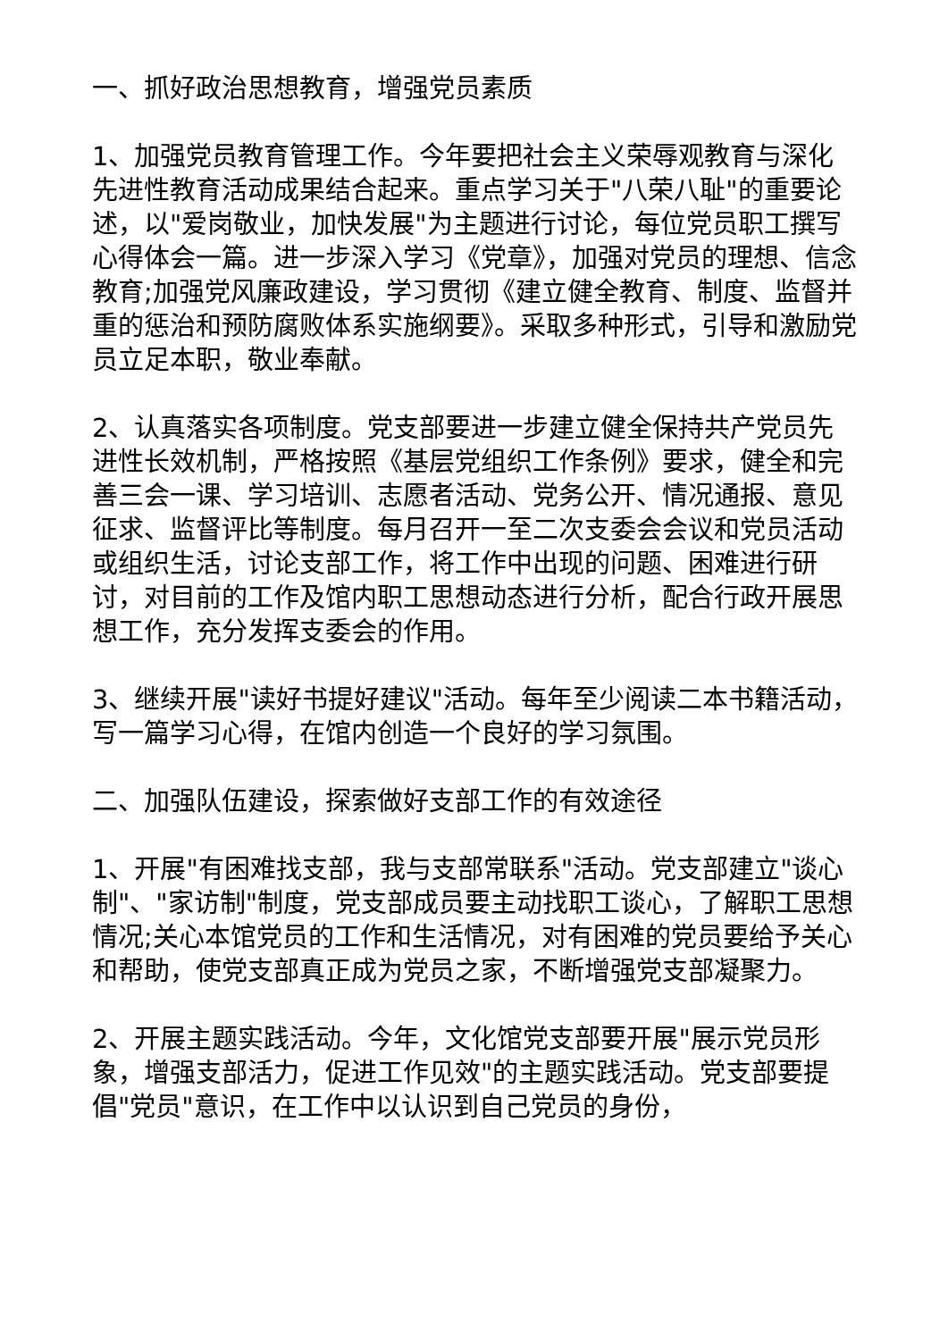一、抓好政治思想教育，增强党员素质
1、加强党员教育管理工作。今年要把社会主义荣辱观教育与深化先进性教育活动成果结合起来。重点学习关于"八荣八耻"的重要论述，以"爱岗敬业，加快发展"为主题进行讨论，每位党员职工撰写心得体会一篇。进一步深入学习《党章》，加强对党员的理想、信念教育;加强党风廉政建设，学习贯彻《建立健全教育、制度、监督并重的惩治和预防腐败体系实施纲要》。采取多种形式，引导和激励党员立足本职，敬业奉献。
2、认真落实各项制度。党支部要进一步建立健全保持共产党员先进性长效机制，严格按照《基层党组织工作条例》要求，健全和完善三会一课、学习培训、志愿者活动、党务公开、情况通报、意见征求、监督评比等制度。每月召开一至二次支委会会议和党员活动或组织生活，讨论支部工作，将工作中出现的问题、困难进行研讨，对目前的工作及馆内职工思想动态进行分析，配合行政开展思想工作，充分发挥支委会的作用。
3、继续开展"读好书提好建议"活动。每年至少阅读二本书籍活动，写一篇学习心得，在馆内创造一个良好的学习氛围。
二、加强队伍建设，探索做好支部工作的有效途径
1、开展"有困难找支部，我与支部常联系"活动。党支部建立"谈心制"、"家访制"制度，党支部成员要主动找职工谈心，了解职工思想情况;关心本馆党员的工作和生活情况，对有困难的党员要给予关心和帮助，使党支部真正成为党员之家，不断增强党支部凝聚力。
2、开展主题实践活动。今年，文化馆党支部要开展"展示党员形象，增强支部活力，促进工作见效"的主题实践活动。党支部要提倡"党员"意识，在工作中以认识到自己党员的身份，